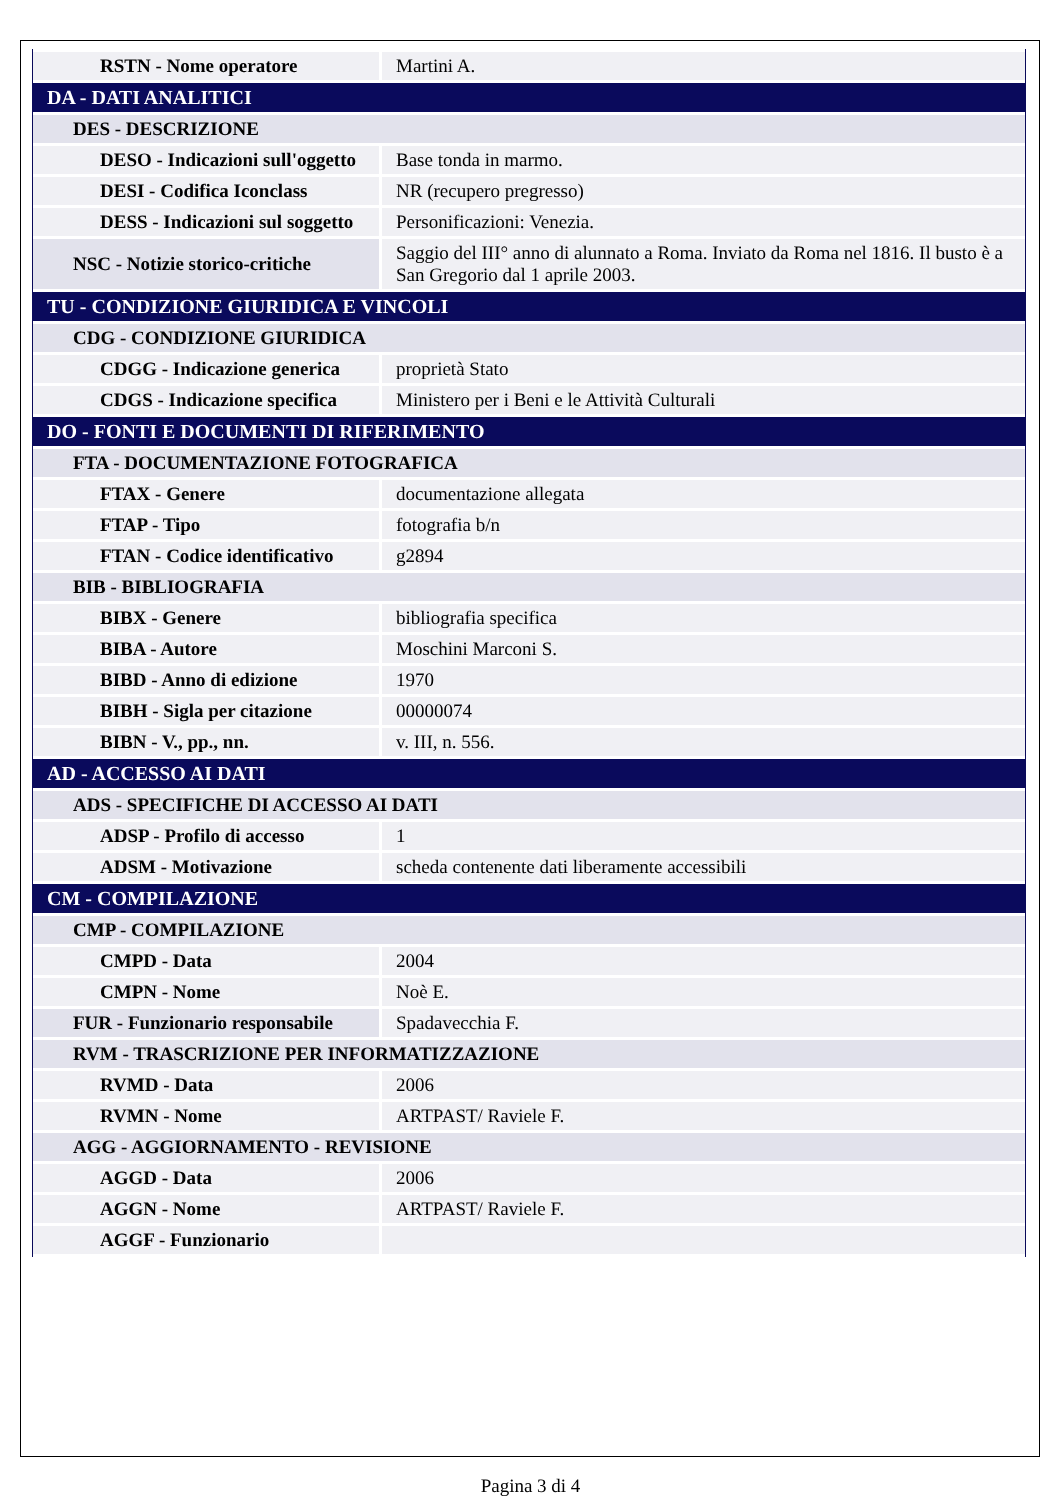| RSTN - Nome operatore | Martini A. |
| DA - DATI ANALITICI | |
| DES - DESCRIZIONE | |
| DESO - Indicazioni sull'oggetto | Base tonda in marmo. |
| DESI - Codifica Iconclass | NR (recupero pregresso) |
| DESS - Indicazioni sul soggetto | Personificazioni: Venezia. |
| NSC - Notizie storico-critiche | Saggio del III° anno di alunnato a Roma. Inviato da Roma nel 1816. Il busto è a San Gregorio dal 1 aprile 2003. |
| TU - CONDIZIONE GIURIDICA E VINCOLI | |
| CDG - CONDIZIONE GIURIDICA | |
| CDGG - Indicazione generica | proprietà Stato |
| CDGS - Indicazione specifica | Ministero per i Beni e le Attività Culturali |
| DO - FONTI E DOCUMENTI DI RIFERIMENTO | |
| FTA - DOCUMENTAZIONE FOTOGRAFICA | |
| FTAX - Genere | documentazione allegata |
| FTAP - Tipo | fotografia b/n |
| FTAN - Codice identificativo | g2894 |
| BIB - BIBLIOGRAFIA | |
| BIBX - Genere | bibliografia specifica |
| BIBA - Autore | Moschini Marconi S. |
| BIBD - Anno di edizione | 1970 |
| BIBH - Sigla per citazione | 00000074 |
| BIBN - V., pp., nn. | v. III, n. 556. |
| AD - ACCESSO AI DATI | |
| ADS - SPECIFICHE DI ACCESSO AI DATI | |
| ADSP - Profilo di accesso | 1 |
| ADSM - Motivazione | scheda contenente dati liberamente accessibili |
| CM - COMPILAZIONE | |
| CMP - COMPILAZIONE | |
| CMPD - Data | 2004 |
| CMPN - Nome | Noè E. |
| FUR - Funzionario responsabile | Spadavecchia F. |
| RVM - TRASCRIZIONE PER INFORMATIZZAZIONE | |
| RVMD - Data | 2006 |
| RVMN - Nome | ARTPAST/ Raviele F. |
| AGG - AGGIORNAMENTO - REVISIONE | |
| AGGD - Data | 2006 |
| AGGN - Nome | ARTPAST/ Raviele F. |
| AGGF - Funzionario | |
Pagina 3 di 4